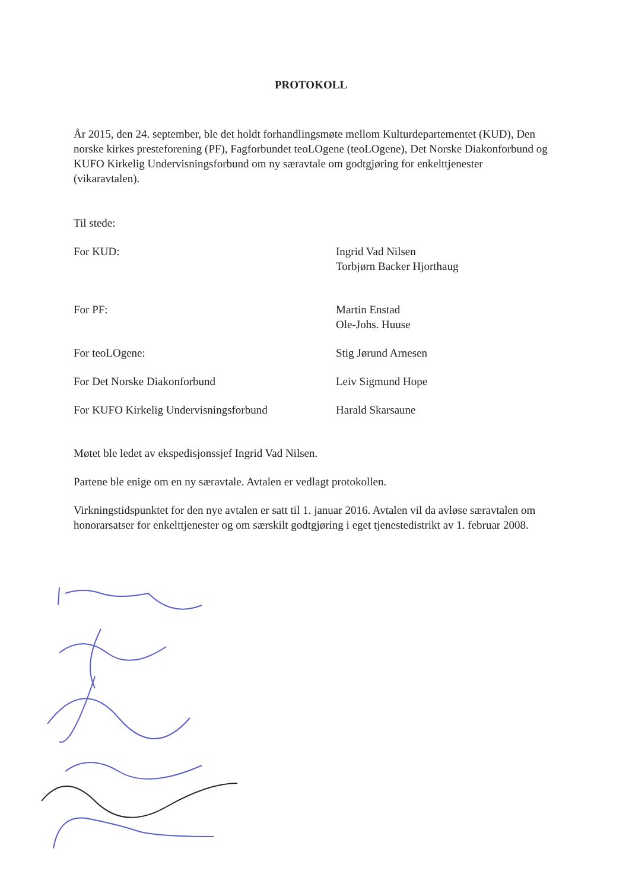PROTOKOLL
År 2015, den 24. september, ble det holdt forhandlingsmøte mellom Kulturdepartementet (KUD), Den norske kirkes presteforening (PF), Fagforbundet teoLOgene (teoLOgene), Det Norske Diakonforbund og KUFO Kirkelig Undervisningsforbund om ny særavtale om godtgjøring for enkelttjenester (vikaravtalen).
Til stede:
For KUD: Ingrid Vad Nilsen
Torbjørn Backer Hjorthaug
For PF: Martin Enstad
Ole-Johs. Huuse
For teoLOgene: Stig Jørund Arnesen
For Det Norske Diakonforbund Leiv Sigmund Hope
For KUFO Kirkelig Undervisningsforbund Harald Skarsaune
Møtet ble ledet av ekspedisjonssjef Ingrid Vad Nilsen.
Partene ble enige om en ny særavtale. Avtalen er vedlagt protokollen.
Virkningstidspunktet for den nye avtalen er satt til 1. januar 2016. Avtalen vil da avløse særavtalen om honorarsatser for enkelttjenester og om særskilt godtgjøring i eget tjenestedistrikt av 1. februar 2008.